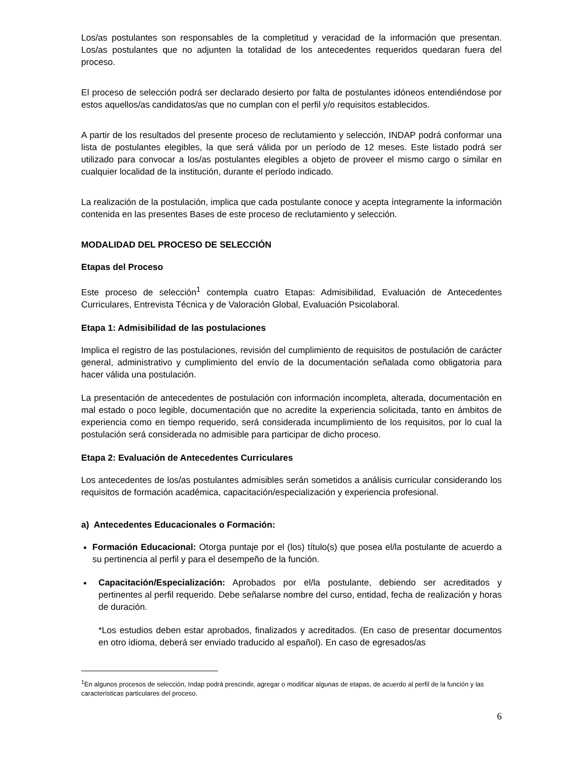Los/as postulantes son responsables de la completitud y veracidad de la información que presentan. Los/as postulantes que no adjunten la totalidad de los antecedentes requeridos quedaran fuera del proceso.
El proceso de selección podrá ser declarado desierto por falta de postulantes idóneos entendiéndose por estos aquellos/as candidatos/as que no cumplan con el perfil y/o requisitos establecidos.
A partir de los resultados del presente proceso de reclutamiento y selección, INDAP podrá conformar una lista de postulantes elegibles, la que será válida por un período de 12 meses. Este listado podrá ser utilizado para convocar a los/as postulantes elegibles a objeto de proveer el mismo cargo o similar en cualquier localidad de la institución, durante el período indicado.
La realización de la postulación, implica que cada postulante conoce y acepta íntegramente la información contenida en las presentes Bases de este proceso de reclutamiento y selección.
MODALIDAD DEL PROCESO DE SELECCIÓN
Etapas del Proceso
Este proceso de selección<sup>1</sup> contempla cuatro Etapas: Admisibilidad, Evaluación de Antecedentes Curriculares, Entrevista Técnica y de Valoración Global, Evaluación Psicolaboral.
Etapa 1: Admisibilidad de las postulaciones
Implica el registro de las postulaciones, revisión del cumplimiento de requisitos de postulación de carácter general, administrativo y cumplimiento del envío de la documentación señalada como obligatoria para hacer válida una postulación.
La presentación de antecedentes de postulación con información incompleta, alterada, documentación en mal estado o poco legible, documentación que no acredite la experiencia solicitada, tanto en ámbitos de experiencia como en tiempo requerido, será considerada incumplimiento de los requisitos, por lo cual la postulación será considerada no admisible para participar de dicho proceso.
Etapa 2: Evaluación de Antecedentes Curriculares
Los antecedentes de los/as postulantes admisibles serán sometidos a análisis curricular considerando los requisitos de formación académica, capacitación/especialización y experiencia profesional.
a) Antecedentes Educacionales o Formación:
Formación Educacional: Otorga puntaje por el (los) título(s) que posea el/la postulante de acuerdo a su pertinencia al perfil y para el desempeño de la función.
Capacitación/Especialización: Aprobados por el/la postulante, debiendo ser acreditados y pertinentes al perfil requerido. Debe señalarse nombre del curso, entidad, fecha de realización y horas de duración.
*Los estudios deben estar aprobados, finalizados y acreditados. (En caso de presentar documentos en otro idioma, deberá ser enviado traducido al español). En caso de egresados/as
<sup>1</sup> En algunos procesos de selección, Indap podrá prescindir, agregar o modificar algunas de etapas, de acuerdo al perfil de la función y las características particulares del proceso.
6